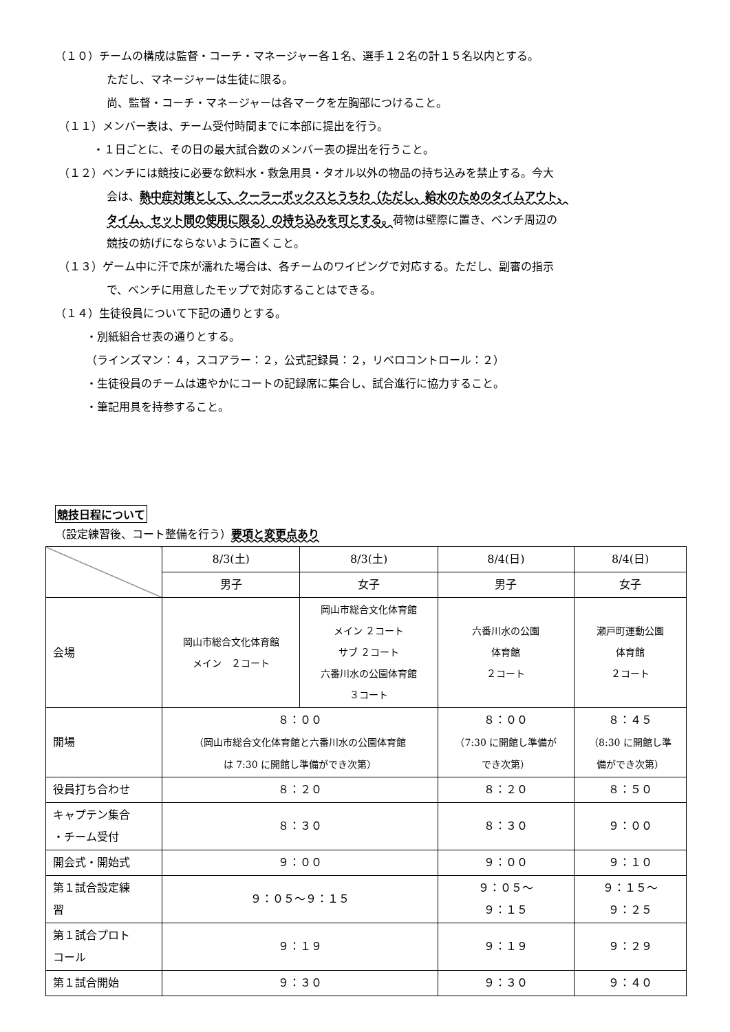（１０）チームの構成は監督・コーチ・マネージャー各１名、選手１２名の計１５名以内とする。
ただし、マネージャーは生徒に限る。
尚、監督・コーチ・マネージャーは各マークを左胸部につけること。
（１１）メンバー表は、チーム受付時間までに本部に提出を行う。
・１日ごとに、その日の最大試合数のメンバー表の提出を行うこと。
（１２）ベンチには競技に必要な飲料水・救急用具・タオル以外の物品の持ち込みを禁止する。今大
会は、熱中症対策として、クーラーボックスとうちわ（ただし、給水のためのタイムアウト、
タイム、セット間の使用に限る）の持ち込みを可とする。荷物は壁際に置き、ベンチ周辺の
競技の妨げにならないように置くこと。
（１３）ゲーム中に汗で床が濡れた場合は、各チームのワイピングで対応する。ただし、副審の指示
で、ベンチに用意したモップで対応することはできる。
（１４）生徒役員について下記の通りとする。
・別紙組合せ表の通りとする。
（ラインズマン：４，スコアラー：２，公式記録員：２，リベロコントロール：２）
・生徒役員のチームは速やかにコートの記録席に集合し、試合進行に協力すること。
・筆記用具を持参すること。
競技日程について
（設定練習後、コート整備を行う）要項と変更点あり
| | 8/3(土) | 8/3(土) | 8/4(日) | 8/4(日) |
| | 男子 | 女子 | 男子 | 女子 |
| 会場 | 岡山市総合文化体育館 メイン ２コート | 岡山市総合文化体育館 メイン ２コート サブ ２コート 六番川水の公園体育館 ３コート | 六番川水の公園 体育館 ２コート | 瀬戸町運動公園 体育館 ２コート |
| 開場 | ８：００ （岡山市総合文化体育館と六番川水の公園体育館 は 7:30 に開館し準備ができ次第） | | ８：００ （7:30 に開館し準備が でき次第） | ８：４５ （8:30 に開館し準 備ができ次第） |
| 役員打ち合わせ | ８：２０ | | ８：２０ | ８：５０ |
| キャプテン集合 ・チーム受付 | ８：３０ | | ８：３０ | ９：００ |
| 開会式・開始式 | ９：００ | | ９：００ | ９：１０ |
| 第１試合設定練 習 | ９：０５～９：１５ | | ９：０５～ ９：１５ | ９：１５～ ９：２５ |
| 第１試合プロト コール | ９：１９ | | ９：１９ | ９：２９ |
| 第１試合開始 | ９：３０ | | ９：３０ | ９：４０ |